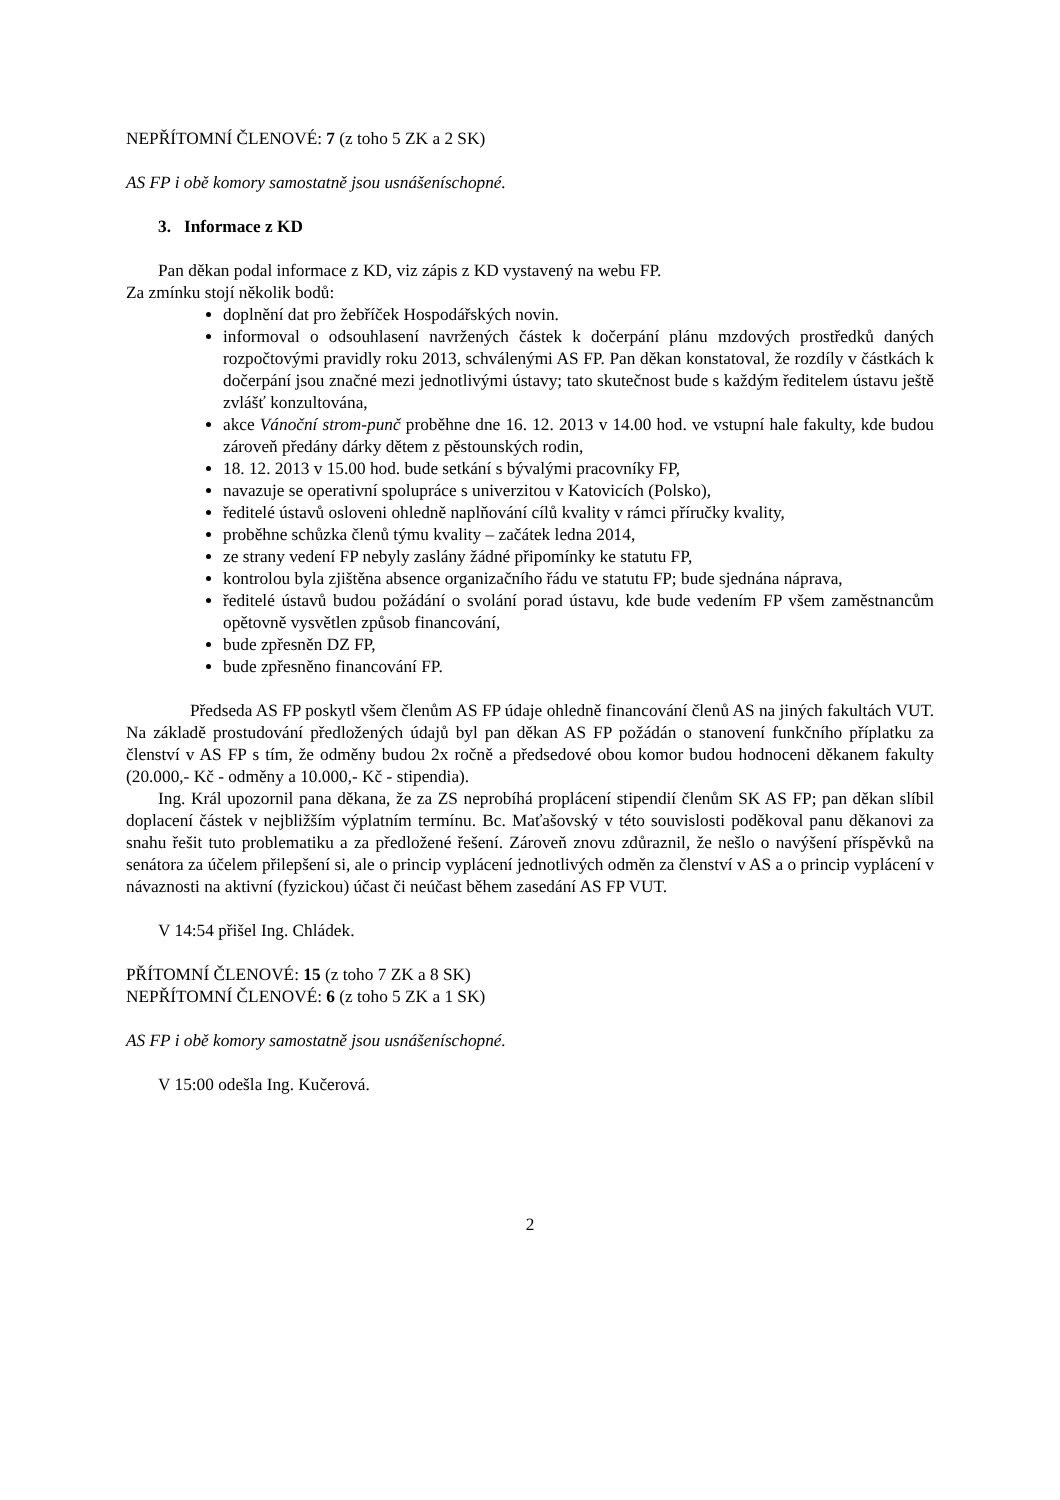NEPŘÍTOMNÍ ČLENOVÉ: 7 (z toho 5 ZK a 2 SK)
AS FP i obě komory samostatně jsou usnášeníschopné.
3. Informace z KD
Pan děkan podal informace z KD, viz zápis z KD vystavený na webu FP.
Za zmínku stojí několik bodů:
doplnění dat pro žebříček Hospodářských novin.
informoval o odsouhlasení navržených částek k dočerpání plánu mzdových prostředků daných rozpočtovými pravidly roku 2013, schválenými AS FP. Pan děkan konstatoval, že rozdíly v částkách k dočerpání jsou značné mezi jednotlivými ústavy; tato skutečnost bude s každým ředitelem ústavu ještě zvlášť konzultována,
akce Vánoční strom-punč proběhne dne 16. 12. 2013 v 14.00 hod. ve vstupní hale fakulty, kde budou zároveň předány dárky dětem z pěstounských rodin,
18. 12. 2013 v 15.00 hod. bude setkání s bývalými pracovníky FP,
navazuje se operativní spolupráce s univerzitou v Katovicích (Polsko),
ředitelé ústavů osloveni ohledně naplňování cílů kvality v rámci příručky kvality,
proběhne schůzka členů týmu kvality – začátek ledna 2014,
ze strany vedení FP nebyly zaslány žádné připomínky ke statutu FP,
kontrolou byla zjištěna absence organizačního řádu ve statutu FP; bude sjednána náprava,
ředitelé ústavů budou požádání o svolání porad ústavu, kde bude vedením FP všem zaměstnancům opětovně vysvětlen způsob financování,
bude zpřesněn DZ FP,
bude zpřesněno financování FP.
Předseda AS FP poskytl všem členům AS FP údaje ohledně financování členů AS na jiných fakultách VUT. Na základě prostudování předložených údajů byl pan děkan AS FP požádán o stanovení funkčního příplatku za členství v AS FP s tím, že odměny budou 2x ročně a předsedové obou komor budou hodnoceni děkanem fakulty (20.000,- Kč - odměny a 10.000,- Kč - stipendia).
Ing. Král upozornil pana děkana, že za ZS neprobíhá proplácení stipendií členům SK AS FP; pan děkan slíbil doplacení částek v nejbližším výplatním termínu. Bc. Maťašovský v této souvislosti poděkoval panu děkanovi za snahu řešit tuto problematiku a za předložené řešení. Zároveň znovu zdůraznil, že nešlo o navýšení příspěvků na senátora za účelem přilepšení si, ale o princip vyplácení jednotlivých odměn za členství v AS a o princip vyplácení v návaznosti na aktivní (fyzickou) účast či neúčast během zasedání AS FP VUT.
V 14:54 přišel Ing. Chládek.
PŘÍTOMNÍ ČLENOVÉ: 15 (z toho 7 ZK a 8 SK)
NEPŘÍTOMNÍ ČLENOVÉ: 6 (z toho 5 ZK a 1 SK)
AS FP i obě komory samostatně jsou usnášeníschopné.
V 15:00 odešla Ing. Kučerová.
2